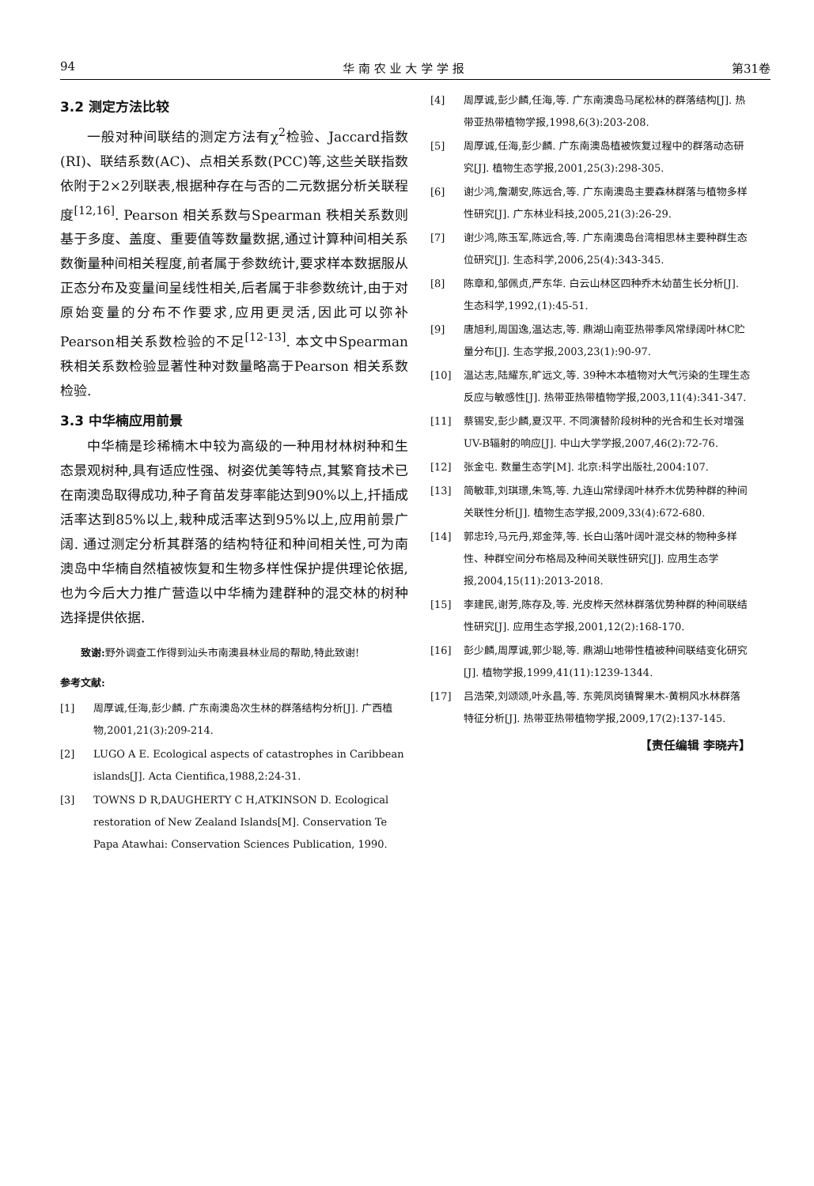94 华 南 农 业 大 学 学 报 第31卷
3.2 测定方法比较
一般对种间联结的测定方法有χ<sup>2</sup>检验、Jaccard指数(RI)、联结系数(AC)、点相关系数(PCC)等,这些关联指数依附于2×2列联表,根据种存在与否的二元数据分析关联程度<sup>[12,16]</sup>. Pearson 相关系数与Spearman 秩相关系数则基于多度、盖度、重要值等数量数据,通过计算种间相关系数衡量种间相关程度,前者属于参数统计,要求样本数据服从正态分布及变量间呈线性相关,后者属于非参数统计,由于对原始变量的分布不作要求,应用更灵活,因此可以弥补Pearson相关系数检验的不足<sup>[12-13]</sup>. 本文中Spearman 秩相关系数检验显著性种对数量略高于Pearson 相关系数检验.
3.3 中华楠应用前景
中华楠是珍稀楠木中较为高级的一种用材林树种和生态景观树种,具有适应性强、树姿优美等特点,其繁育技术已在南澳岛取得成功,种子育苗发芽率能达到90%以上,扦插成活率达到85%以上,栽种成活率达到95%以上,应用前景广阔. 通过测定分析其群落的结构特征和种间相关性,可为南澳岛中华楠自然植被恢复和生物多样性保护提供理论依据,也为今后大力推广营造以中华楠为建群种的混交林的树种选择提供依据.
致谢: 野外调查工作得到汕头市南澳县林业局的帮助,特此致谢!
参考文献:
[1] 周厚诚,任海,彭少麟. 广东南澳岛次生林的群落结构分析[J]. 广西植物,2001,21(3):209-214.
[2] LUGO A E. Ecological aspects of catastrophes in Caribbean islands[J]. Acta Cientifica,1988,2:24-31.
[3] TOWNS D R,DAUGHERTY C H,ATKINSON D. Ecological restoration of New Zealand Islands[M]. Conservation Te Papa Atawhai: Conservation Sciences Publication, 1990.
[4] 周厚诚,彭少麟,任海,等. 广东南澳岛马尾松林的群落结构[J]. 热带亚热带植物学报,1998,6(3):203-208.
[5] 周厚诚,任海,彭少麟. 广东南澳岛植被恢复过程中的群落动态研究[J]. 植物生态学报,2001,25(3):298-305.
[6] 谢少鸿,詹潮安,陈远合,等. 广东南澳岛主要森林群落与植物多样性研究[J]. 广东林业科技,2005,21(3):26-29.
[7] 谢少鸿,陈玉军,陈远合,等. 广东南澳岛台湾相思林主要种群生态位研究[J]. 生态科学,2006,25(4):343-345.
[8] 陈章和,邹佩贞,严东华. 白云山林区四种乔木幼苗生长分析[J]. 生态科学,1992,(1):45-51.
[9] 唐旭利,周国逸,温达志,等. 鼎湖山南亚热带季风常绿阔叶林C贮量分布[J]. 生态学报,2003,23(1):90-97.
[10] 温达志,陆耀东,旷远文,等. 39种木本植物对大气污染的生理生态反应与敏感性[J]. 热带亚热带植物学报,2003,11(4):341-347.
[11] 蔡锡安,彭少麟,夏汉平. 不同演替阶段树种的光合和生长对增强UV-B辐射的响应[J]. 中山大学学报,2007,46(2):72-76.
[12] 张金屯. 数量生态学[M]. 北京:科学出版社,2004:107.
[13] 简敏菲,刘琪璟,朱笃,等. 九连山常绿阔叶林乔木优势种群的种间关联性分析[J]. 植物生态学报,2009,33(4):672-680.
[14] 郭忠玲,马元丹,郑金萍,等. 长白山落叶阔叶混交林的物种多样性、种群空间分布格局及种间关联性研究[J]. 应用生态学报,2004,15(11):2013-2018.
[15] 李建民,谢芳,陈存及,等. 光皮桦天然林群落优势种群的种间联结性研究[J]. 应用生态学报,2001,12(2):168-170.
[16] 彭少麟,周厚诚,郭少聪,等. 鼎湖山地带性植被种间联结变化研究[J]. 植物学报,1999,41(11):1239-1344.
[17] 吕浩荣,刘颂颂,叶永昌,等. 东莞凤岗镇臀果木-黄桐风水林群落特征分析[J]. 热带亚热带植物学报,2009,17(2):137-145.
【责任编辑 李晓卉】